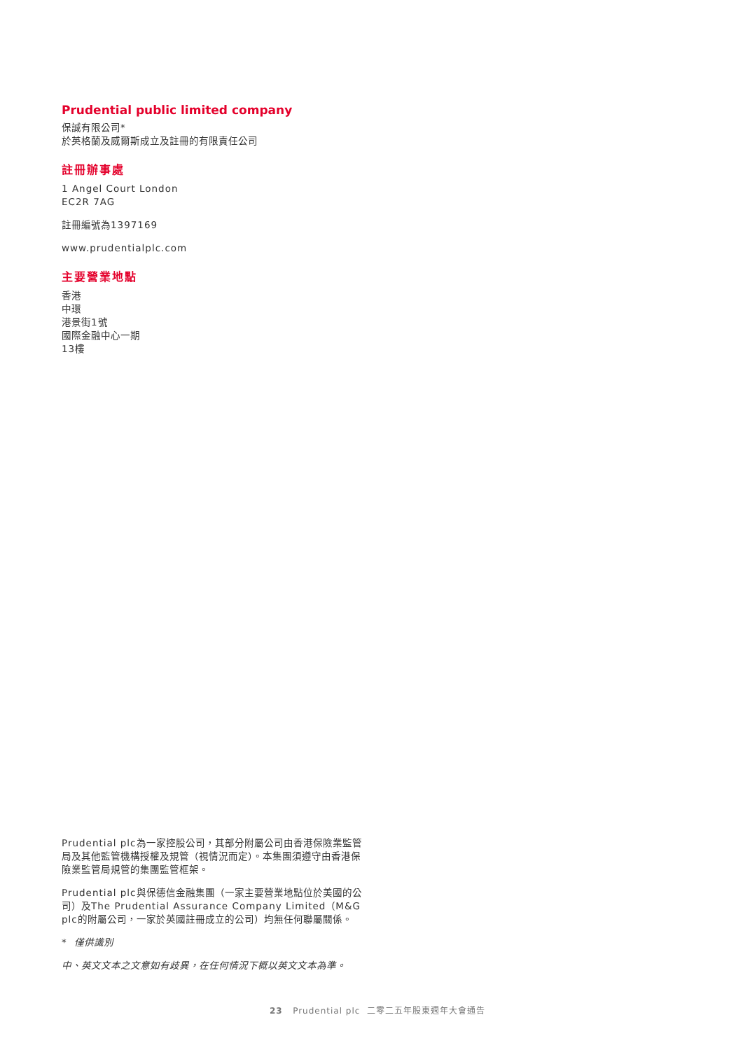Prudential public limited company
保誠有限公司*
於英格蘭及威爾斯成立及註冊的有限責任公司
註冊辦事處
1 Angel Court London
EC2R 7AG
註冊編號為1397169
www.prudentialplc.com
主要營業地點
香港
中環
港景街1號
國際金融中心一期
13樓
Prudential plc為一家控股公司，其部分附屬公司由香港保險業監管局及其他監管機構授權及規管（視情況而定）。本集團須遵守由香港保險業監管局規管的集團監管框架。
Prudential plc與保德信金融集團（一家主要營業地點位於美國的公司）及The Prudential Assurance Company Limited（M&G plc的附屬公司，一家於英國註冊成立的公司）均無任何聯屬關係。
* 僅供識別
中、英文文本之文意如有歧異，在任何情況下概以英文文本為準。
23 Prudential plc 二零二五年股東週年大會通告